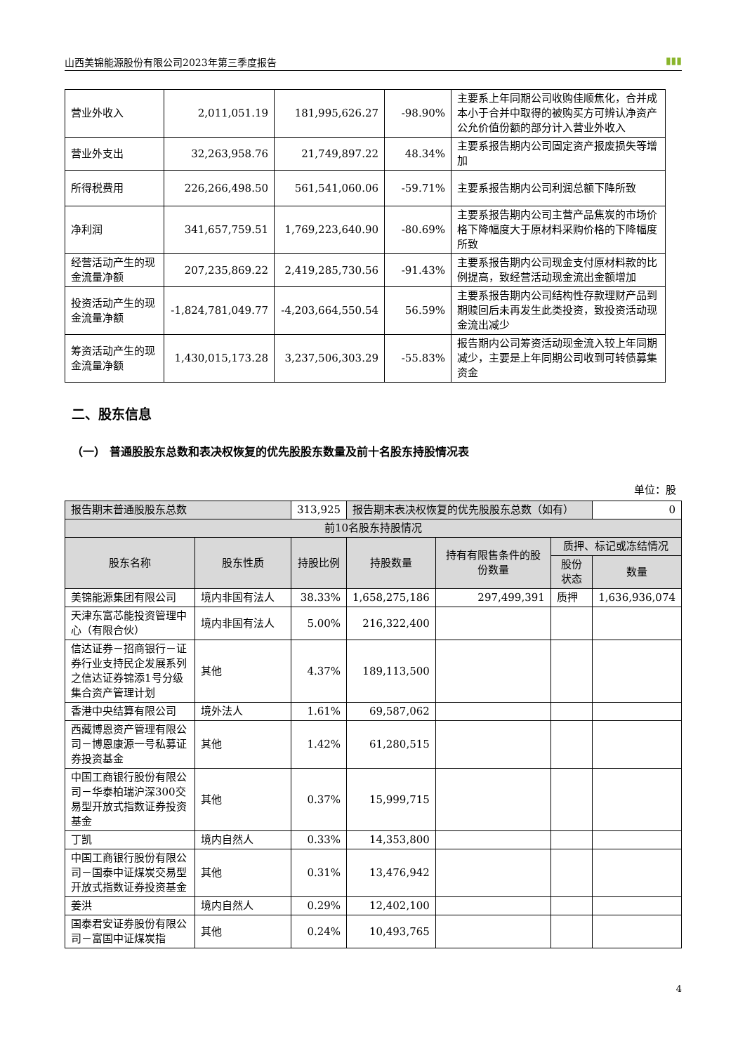山西美锦能源股份有限公司2023年第三季度报告 ▮▮▮
| 营业外收入 | 2,011,051.19 | 181,995,626.27 | -98.90% | 主要系上年同期公司收购佳顺焦化，合并成本小于合并中取得的被购买方可辨认净资产公允价值份额的部分计入营业外收入 |
| 营业外支出 | 32,263,958.76 | 21,749,897.22 | 48.34% | 主要系报告期内公司固定资产报废损失等增加 |
| 所得税费用 | 226,266,498.50 | 561,541,060.06 | -59.71% | 主要系报告期内公司利润总额下降所致 |
| 净利润 | 341,657,759.51 | 1,769,223,640.90 | -80.69% | 主要系报告期内公司主营产品焦炭的市场价格下降幅度大于原材料采购价格的下降幅度所致 |
| 经营活动产生的现金流量净额 | 207,235,869.22 | 2,419,285,730.56 | -91.43% | 主要系报告期内公司现金支付原材料款的比例提高，致经营活动现金流出金额增加 |
| 投资活动产生的现金流量净额 | -1,824,781,049.77 | -4,203,664,550.54 | 56.59% | 主要系报告期内公司结构性存款理财产品到期赎回后未再发生此类投资，致投资活动现金流出减少 |
| 筹资活动产生的现金流量净额 | 1,430,015,173.28 | 3,237,506,303.29 | -55.83% | 报告期内公司筹资活动现金流入较上年同期减少，主要是上年同期公司收到可转债募集资金 |
二、股东信息
（一） 普通股股东总数和表决权恢复的优先股股东数量及前十名股东持股情况表
单位：股
| 报告期末普通股股东总数 | | 313,925 | 报告期末表决权恢复的优先股股东总数（如有） | | | 0 |
| 前10名股东持股情况 | | | | | | |
| 股东名称 | 股东性质 | 持股比例 | 持股数量 | 持有有限售条件的股份数量 | 质押、标记或冻结情况 | |
| | | | | | 股份状态 | 数量 |
| 美锦能源集团有限公司 | 境内非国有法人 | 38.33% | 1,658,275,186 | 297,499,391 | 质押 | 1,636,936,074 |
| 天津东富芯能投资管理中心（有限合伙） | 境内非国有法人 | 5.00% | 216,322,400 | | | |
| 信达证券－招商银行－证券行业支持民企发展系列之信达证券锦添1号分级集合资产管理计划 | 其他 | 4.37% | 189,113,500 | | | |
| 香港中央结算有限公司 | 境外法人 | 1.61% | 69,587,062 | | | |
| 西藏博恩资产管理有限公司－博恩康源一号私募证券投资基金 | 其他 | 1.42% | 61,280,515 | | | |
| 中国工商银行股份有限公司－华泰柏瑞沪深300交易型开放式指数证券投资基金 | 其他 | 0.37% | 15,999,715 | | | |
| 丁凯 | 境内自然人 | 0.33% | 14,353,800 | | | |
| 中国工商银行股份有限公司－国泰中证煤炭交易型开放式指数证券投资基金 | 其他 | 0.31% | 13,476,942 | | | |
| 姜洪 | 境内自然人 | 0.29% | 12,402,100 | | | |
| 国泰君安证券股份有限公司－富国中证煤炭指 | 其他 | 0.24% | 10,493,765 | | | |
4